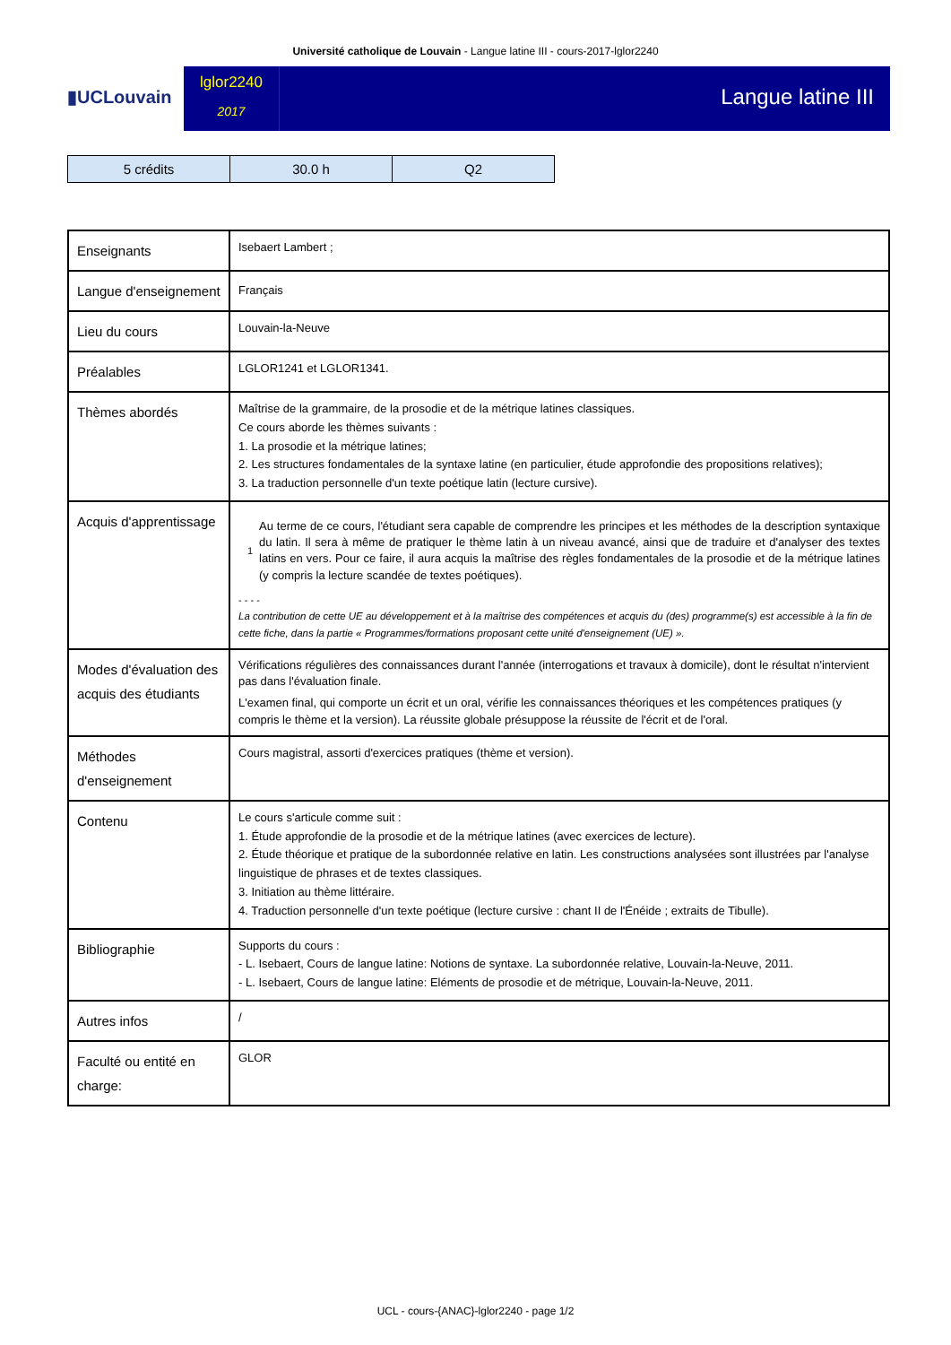Université catholique de Louvain - Langue latine III - cours-2017-lglor2240
▮UCLouvain
lglor2240
2017
Langue latine III
| 5 crédits | 30.0 h | Q2 |
| Enseignants | Isebaert Lambert ; |
| Langue d'enseignement | Français |
| Lieu du cours | Louvain-la-Neuve |
| Préalables | LGLOR1241 et LGLOR1341. |
| Thèmes abordés | Maîtrise de la grammaire, de la prosodie et de la métrique latines classiques. Ce cours aborde les thèmes suivants : 1. La prosodie et la métrique latines; 2. Les structures fondamentales de la syntaxe latine (en particulier, étude approfondie des propositions relatives); 3. La traduction personnelle d'un texte poétique latin (lecture cursive). |
| Acquis d'apprentissage | 1 Au terme de ce cours, l'étudiant sera capable de comprendre les principes et les méthodes de la description syntaxique du latin. Il sera à même de pratiquer le thème latin à un niveau avancé, ainsi que de traduire et d'analyser des textes latins en vers. Pour ce faire, il aura acquis la maîtrise des règles fondamentales de la prosodie et de la métrique latines (y compris la lecture scandée de textes poétiques). - - - - La contribution de cette UE au développement et à la maîtrise des compétences et acquis du (des) programme(s) est accessible à la fin de cette fiche, dans la partie « Programmes/formations proposant cette unité d'enseignement (UE) ». |
| Modes d'évaluation des acquis des étudiants | Vérifications régulières des connaissances durant l'année (interrogations et travaux à domicile), dont le résultat n'intervient pas dans l'évaluation finale. L'examen final, qui comporte un écrit et un oral, vérifie les connaissances théoriques et les compétences pratiques (y compris le thème et la version). La réussite globale présuppose la réussite de l'écrit et de l'oral. |
| Méthodes d'enseignement | Cours magistral, assorti d'exercices pratiques (thème et version). |
| Contenu | Le cours s'articule comme suit : 1. Étude approfondie de la prosodie et de la métrique latines (avec exercices de lecture). 2. Étude théorique et pratique de la subordonnée relative en latin. Les constructions analysées sont illustrées par l'analyse linguistique de phrases et de textes classiques. 3. Initiation au thème littéraire. 4. Traduction personnelle d'un texte poétique (lecture cursive : chant II de l'Énéide ; extraits de Tibulle). |
| Bibliographie | Supports du cours : - L. Isebaert, Cours de langue latine: Notions de syntaxe. La subordonnée relative, Louvain-la-Neuve, 2011. - L. Isebaert, Cours de langue latine: Eléments de prosodie et de métrique, Louvain-la-Neuve, 2011. |
| Autres infos | / |
| Faculté ou entité en charge: | GLOR |
UCL - cours-{ANAC}-lglor2240 - page 1/2